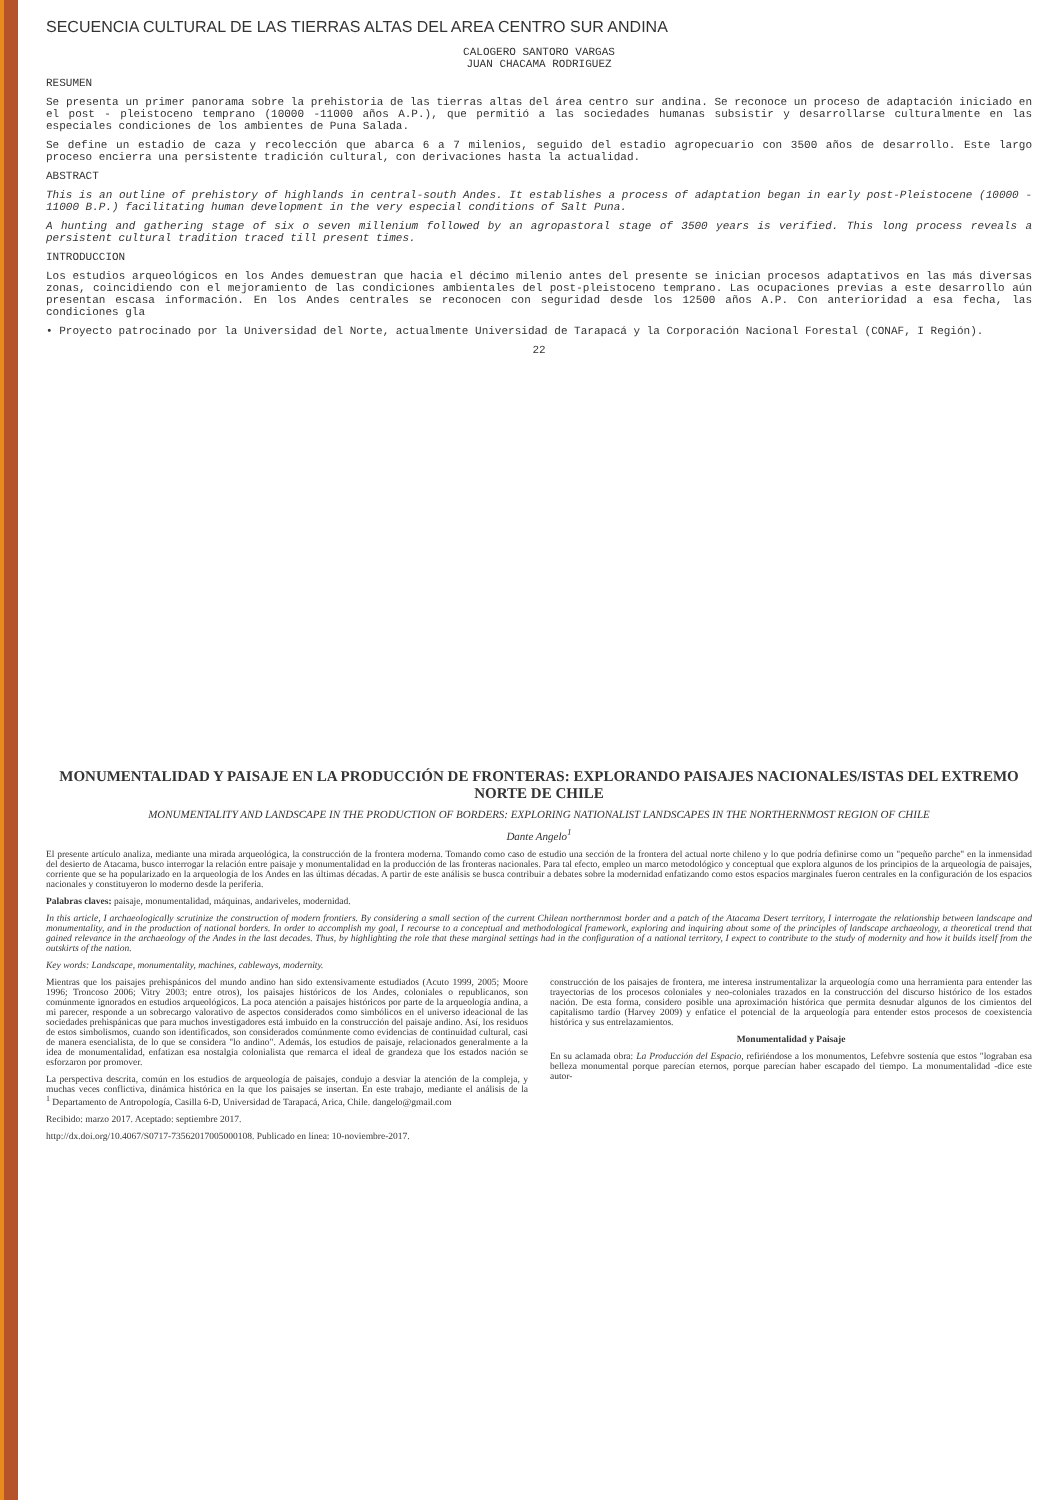SECUENCIA CULTURAL DE LAS TIERRAS ALTAS DEL AREA CENTRO SUR ANDINA
CALOGERO SANTORO VARGAS
JUAN CHACAMA RODRIGUEZ
RESUMEN
Se presenta un primer panorama sobre la prehistoria de las tierras altas del área centro sur andina. Se reconoce un proceso de adaptación iniciado en el post - pleistoceno temprano (10000 -11000 años A.P.), que permitió a las sociedades humanas subsistir y desarrollarse culturalmente en las especiales condiciones de los ambientes de Puna Salada.
Se define un estadio de caza y recolección que abarca 6 a 7 milenios, seguido del estadio agropecuario con 3500 años de desarrollo. Este largo proceso encierra una persistente tradición cultural, con derivaciones hasta la actualidad.
ABSTRACT
This is an outline of prehistory of highlands in central-south Andes. It establishes a process of adaptation began in early post-Pleistocene (10000 - 11000 B.P.) facilitating human development in the very especial conditions of Salt Puna.
A hunting and gathering stage of six o seven millenium followed by an agropastoral stage of 3500 years is verified. This long process reveals a persistent cultural tradition traced till present times.
INTRODUCCION
Los estudios arqueológicos en los Andes demuestran que hacia el décimo milenio antes del presente se inician procesos adaptativos en las más diversas zonas, coincidiendo con el mejoramiento de las condiciones ambientales del post-pleistoceno temprano. Las ocupaciones previas a este desarrollo aún presentan escasa información. En los Andes centrales se reconocen con seguridad desde los 12500 años A.P. Con anterioridad a esa fecha, las condiciones gla
• Proyecto patrocinado por la Universidad del Norte, actualmente Universidad de Tarapacá y la Corporación Nacional Forestal (CONAF, I Región).
22
MONUMENTALIDAD Y PAISAJE EN LA PRODUCCIÓN DE FRONTERAS: EXPLORANDO PAISAJES NACIONALES/ISTAS DEL EXTREMO NORTE DE CHILE
MONUMENTALITY AND LANDSCAPE IN THE PRODUCTION OF BORDERS: EXPLORING NATIONALIST LANDSCAPES IN THE NORTHERNMOST REGION OF CHILE
Dante Angelo<sup>1</sup>
El presente artículo analiza, mediante una mirada arqueológica, la construcción de la frontera moderna. Tomando como caso de estudio una sección de la frontera del actual norte chileno y lo que podría definirse como un "pequeño parche" en la inmensidad del desierto de Atacama, busco interrogar la relación entre paisaje y monumentalidad en la producción de las fronteras nacionales. Para tal efecto, empleo un marco metodológico y conceptual que explora algunos de los principios de la arqueología de paisajes, corriente que se ha popularizado en la arqueología de los Andes en las últimas décadas. A partir de este análisis se busca contribuir a debates sobre la modernidad enfatizando como estos espacios marginales fueron centrales en la configuración de los espacios nacionales y constituyeron lo moderno desde la periferia.
Palabras claves: paisaje, monumentalidad, máquinas, andariveles, modernidad.
In this article, I archaeologically scrutinize the construction of modern frontiers. By considering a small section of the current Chilean northernmost border and a patch of the Atacama Desert territory, I interrogate the relationship between landscape and monumentality, and in the production of national borders. In order to accomplish my goal, I recourse to a conceptual and methodological framework, exploring and inquiring about some of the principles of landscape archaeology, a theoretical trend that gained relevance in the archaeology of the Andes in the last decades. Thus, by highlighting the role that these marginal settings had in the configuration of a national territory, I expect to contribute to the study of modernity and how it builds itself from the outskirts of the nation.
Key words: Landscape, monumentality, machines, cableways, modernity.
Mientras que los paisajes prehispánicos del mundo andino han sido extensivamente estudiados (Acuto 1999, 2005; Moore 1996; Troncoso 2006; Vitry 2003; entre otros), los paisajes históricos de los Andes, coloniales o republicanos, son comúnmente ignorados en estudios arqueológicos. La poca atención a paisajes históricos por parte de la arqueología andina, a mi parecer, responde a un sobrecargo valorativo de aspectos considerados como simbólicos en el universo ideacional de las sociedades prehispánicas que para muchos investigadores está imbuido en la construcción del paisaje andino. Así, los residuos de estos simbolismos, cuando son identificados, son considerados comúnmente como evidencias de continuidad cultural, casi de manera esencialista, de lo que se considera "lo andino". Además, los estudios de paisaje, relacionados generalmente a la idea de monumentalidad, enfatizan esa nostalgia colonialista que remarca el ideal de grandeza que los estados nación se esforzaron por promover.
La perspectiva descrita, común en los estudios de arqueología de paisajes, condujo a desviar la atención de la compleja, y muchas veces conflictiva, dinámica histórica en la que los paisajes se insertan. En este trabajo, mediante el análisis de la construcción de los paisajes de frontera, me interesa instrumentalizar la arqueología como una herramienta para entender las trayectorias de los procesos coloniales y neo-coloniales trazados en la construcción del discurso histórico de los estados nación. De esta forma, considero posible una aproximación histórica que permita desnudar algunos de los cimientos del capitalismo tardío (Harvey 2009) y enfatice el potencial de la arqueología para entender estos procesos de coexistencia histórica y sus entrelazamientos.
Monumentalidad y Paisaje
En su aclamada obra: La Producción del Espacio, refiriéndose a los monumentos, Lefebvre sostenía que estos "lograban esa belleza monumental porque parecían eternos, porque parecían haber escapado del tiempo. La monumentalidad -dice este autor-
<sup>1</sup> Departamento de Antropología, Casilla 6-D, Universidad de Tarapacá, Arica, Chile. dangelo@gmail.com
Recibido: marzo 2017. Aceptado: septiembre 2017.
http://dx.doi.org/10.4067/S0717-73562017005000108. Publicado en línea: 10-noviembre-2017.